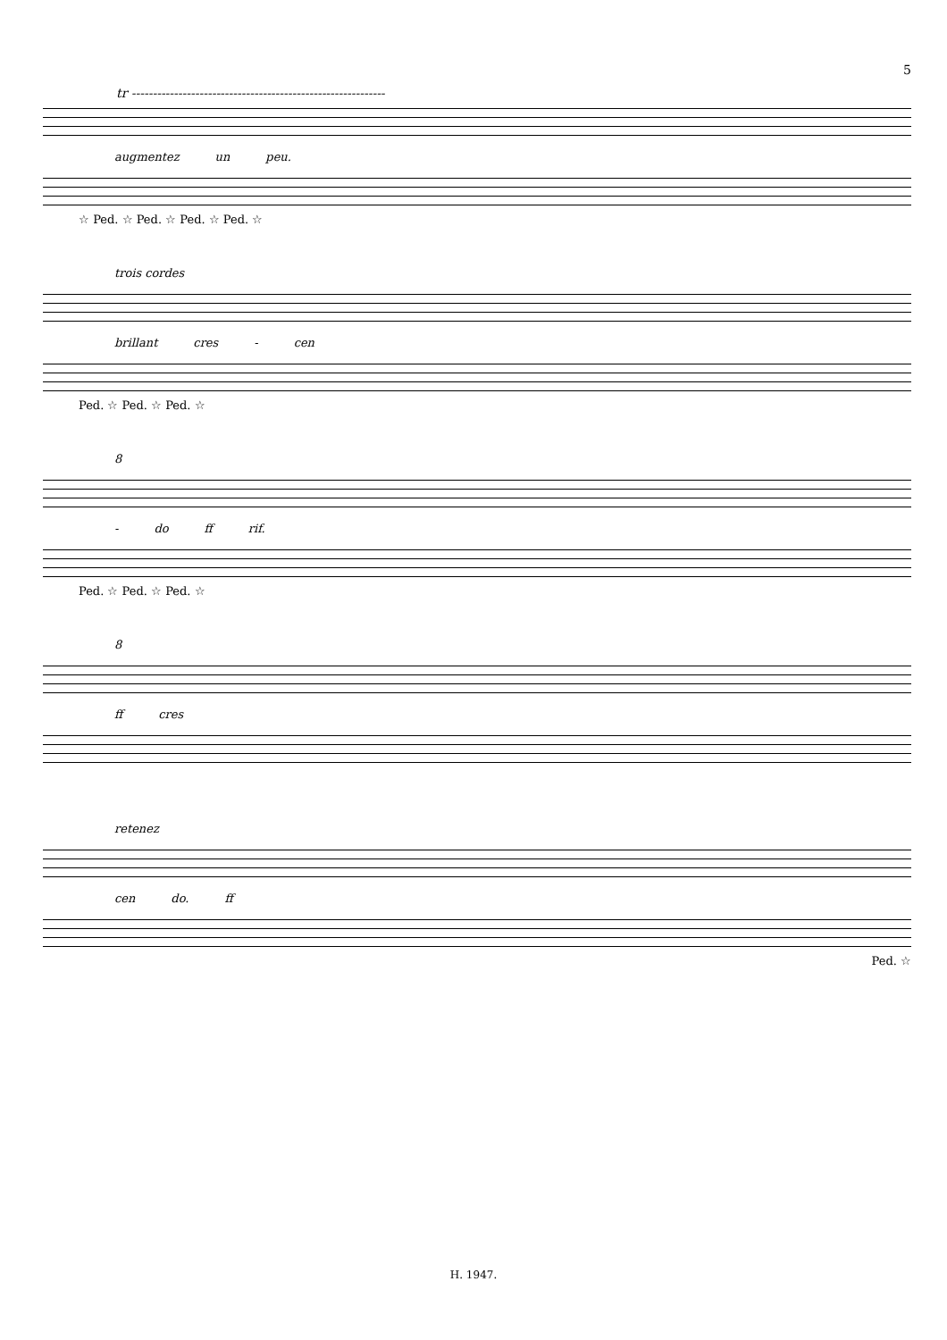5
tr ------------------------------------------------------------
augmentez un peu.
☆ Ped. ☆ Ped. ☆ Ped. ☆ Ped. ☆
trois cordes
brillant cres - cen
Ped. ☆ Ped. ☆ Ped. ☆
8
- do ff rif.
Ped. ☆ Ped. ☆ Ped. ☆
8
ff cres
retenez
cen do. ff
Ped. ☆
H. 1947.